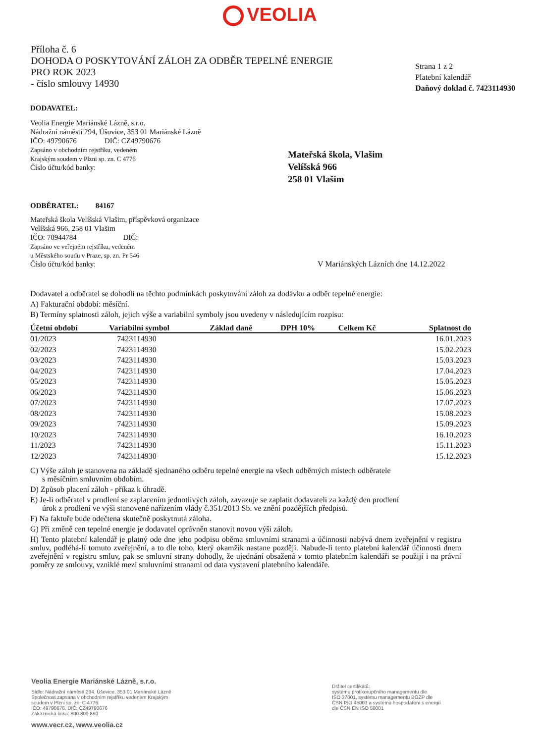VEOLIA
Příloha č. 6
DOHODA O POSKYTOVÁNÍ ZÁLOH ZA ODBĚR TEPELNÉ ENERGIE
PRO ROK 2023
- číslo smlouvy 14930
Strana 1 z 2
Platební kalendář
Daňový doklad č. 7423114930
DODAVATEL:
Veolia Energie Mariánské Lázně, s.r.o.
Nádražní náměstí 294, Úšovice, 353 01 Mariánské Lázně
IČO: 49790676 DIČ: CZ49790676
Zapsáno v obchodním rejstříku, vedeném
Krajským soudem v Plzni sp. zn. C 4776
Číslo účtu/kód banky:
Mateřská škola, Vlašim
Velíšská 966
258 01 Vlašim
ODBĚRATEL: 84167
Mateřská škola Velíšská Vlašim, příspěvková organizace
Velíšská 966, 258 01 Vlašim
IČO: 70944784 DIČ:
Zapsáno ve veřejném rejstříku, vedeném
u Městského soudu v Praze, sp. zn. Pr 546
Číslo účtu/kód banky:
V Mariánských Lázních dne 14.12.2022
Dodavatel a odběratel se dohodli na těchto podmínkách poskytování záloh za dodávku a odběr tepelné energie:
A) Fakturační období: měsíční.
B) Termíny splatnosti záloh, jejich výše a variabilní symboly jsou uvedeny v následujícím rozpisu:
| Účetní období | Variabilní symbol | Základ daně | DPH 10% | Celkem Kč | Splatnost do |
| --- | --- | --- | --- | --- | --- |
| 01/2023 | 7423114930 | | | | 16.01.2023 |
| 02/2023 | 7423114930 | | | | 15.02.2023 |
| 03/2023 | 7423114930 | | | | 15.03.2023 |
| 04/2023 | 7423114930 | | | | 17.04.2023 |
| 05/2023 | 7423114930 | | | | 15.05.2023 |
| 06/2023 | 7423114930 | | | | 15.06.2023 |
| 07/2023 | 7423114930 | | | | 17.07.2023 |
| 08/2023 | 7423114930 | | | | 15.08.2023 |
| 09/2023 | 7423114930 | | | | 15.09.2023 |
| 10/2023 | 7423114930 | | | | 16.10.2023 |
| 11/2023 | 7423114930 | | | | 15.11.2023 |
| 12/2023 | 7423114930 | | | | 15.12.2023 |
C) Výše záloh je stanovena na základě sjednaného odběru tepelné energie na všech odběrných místech odběratele
s měsíčním smluvním obdobím.
D) Způsob placení záloh - příkaz k úhradě.
E) Je-li odběratel v prodlení se zaplacením jednotlivých záloh, zavazuje se zaplatit dodavateli za každý den prodlení
úrok z prodlení ve výši stanovené nařízením vlády č.351/2013 Sb. ve znění pozdějších předpisů.
F) Na faktuře bude odečtena skutečně poskytnutá záloha.
G) Při změně cen tepelné energie je dodavatel oprávněn stanovit novou výši záloh.
H) Tento platební kalendář je platný ode dne jeho podpisu oběma smluvními stranami a účinnosti nabývá dnem zveřejnění v registru smluv, podléhá-li tomuto zveřejnění, a to dle toho, který okamžik nastane později. Nabude-li tento platební kalendář účinnosti dnem zveřejnění v registru smluv, pak se smluvní strany dohodly, že ujednání obsažená v tomto platebním kalendáři se použijí i na právní poměry ze smlouvy, vzniklé mezi smluvními stranami od data vystavení platebního kalendáře.
Veolia Energie Mariánské Lázně, s.r.o.
Sídlo: Nádražní náměstí 294, Úšovice, 353 01 Mariánské Lázně
Společnost zapsána v obchodním rejstříku vedeném Krajským
soudem v Plzni sp. zn. C 4776.
IČO: 49790676, DIČ: CZ49790676
Zákaznická linka: 800 800 860
www.vecr.cz, www.veolia.cz
Držitel certifikátů:
systému protikorupčního managementu dle
ISO 37001, systému managementu BOZP dle
ČSN ISO 45001 a systému hospodaření s energií
dle ČSN EN ISO 50001